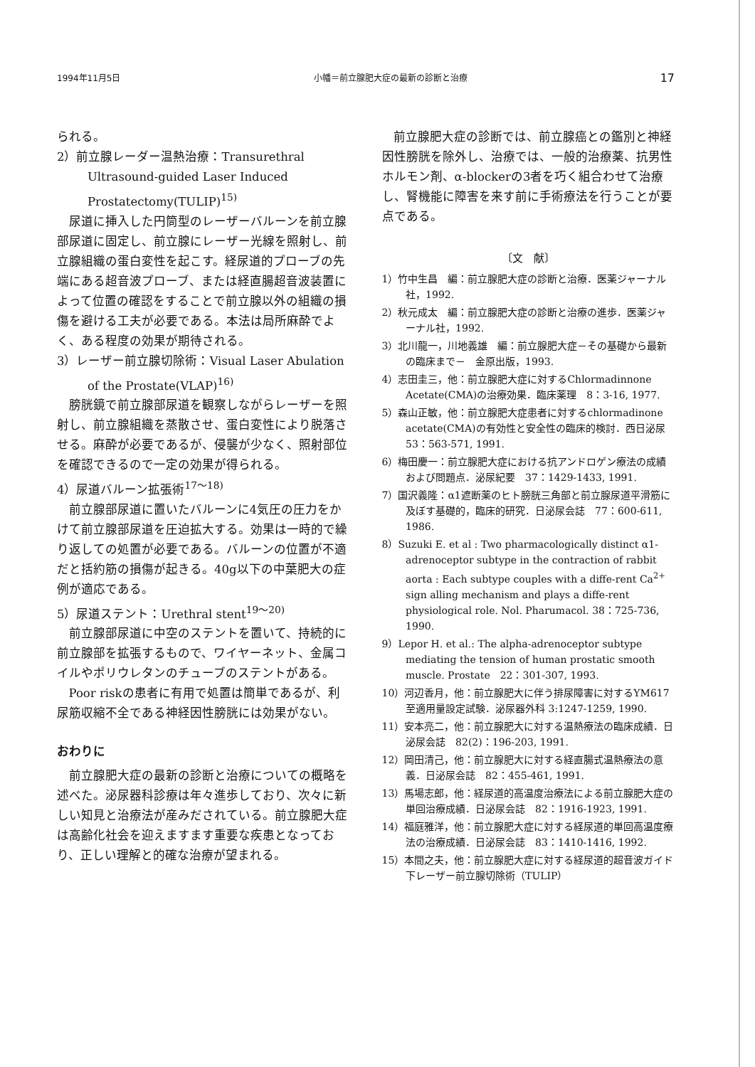1994年11月5日 小幡＝前立腺肥大症の最新の診断と治療 17
られる。
2）前立腺レーダー温熱治療：Transurethral Ultrasound-guided Laser Induced Prostatectomy(TULIP)<sup>15)</sup>
尿道に挿入した円筒型のレーザーバルーンを前立腺部尿道に固定し、前立腺にレーザー光線を照射し、前立腺組織の蛋白変性を起こす。経尿道的プローブの先端にある超音波プローブ、または経直腸超音波装置によって位置の確認をすることで前立腺以外の組織の損傷を避ける工夫が必要である。本法は局所麻酔でよく、ある程度の効果が期待される。
3）レーザー前立腺切除術：Visual Laser Abulation of the Prostate(VLAP)<sup>16)</sup>
膀胱鏡で前立腺部尿道を観察しながらレーザーを照射し、前立腺組織を蒸散させ、蛋白変性により脱落させる。麻酔が必要であるが、侵襲が少なく、照射部位を確認できるので一定の効果が得られる。
4）尿道バルーン拡張術<sup>17〜18)</sup>
前立腺部尿道に置いたバルーンに4気圧の圧力をかけて前立腺部尿道を圧迫拡大する。効果は一時的で繰り返しての処置が必要である。バルーンの位置が不適だと括約筋の損傷が起きる。40g以下の中葉肥大の症例が適応である。
5）尿道ステント：Urethral stent<sup>19〜20)</sup>
前立腺部尿道に中空のステントを置いて、持続的に前立腺部を拡張するもので、ワイヤーネット、金属コイルやポリウレタンのチューブのステントがある。
Poor riskの患者に有用で処置は簡単であるが、利尿筋収縮不全である神経因性膀胱には効果がない。
おわりに
前立腺肥大症の最新の診断と治療についての概略を述べた。泌尿器科診療は年々進歩しており、次々に新しい知見と治療法が産みだされている。前立腺肥大症は高齢化社会を迎えますます重要な疾患となっており、正しい理解と的確な治療が望まれる。
前立腺肥大症の診断では、前立腺癌との鑑別と神経因性膀胱を除外し、治療では、一般的治療薬、抗男性ホルモン剤、α-blockerの3者を巧く組合わせて治療し、腎機能に障害を来す前に手術療法を行うことが要点である。
〔文　献〕
1）竹中生昌　編：前立腺肥大症の診断と治療．医薬ジャーナル社，1992.
2）秋元成太　編：前立腺肥大症の診断と治療の進歩．医薬ジャーナル社，1992.
3）北川龍一，川地義雄　編：前立腺肥大症－その基礎から最新の臨床まで－　金原出版，1993.
4）志田圭三，他：前立腺肥大症に対するChlormadinnone Acetate(CMA)の治療効果．臨床薬理　8：3-16, 1977.
5）森山正敏，他：前立腺肥大症患者に対するchlormadinone acetate(CMA)の有効性と安全性の臨床的検討．西日泌尿　53：563-571, 1991.
6）梅田慶一：前立腺肥大症における抗アンドロゲン療法の成績および問題点．泌尿紀要　37：1429-1433, 1991.
7）国沢義隆：α1遮断薬のヒト膀胱三角部と前立腺尿道平滑筋に及ぼす基礎的，臨床的研究．日泌尿会誌　77：600-611, 1986.
8）Suzuki E. et al : Two pharmacologically distinct α1-adrenoceptor subtype in the contraction of rabbit aorta : Each subtype couples with a diffe-rent Ca<sup>2+</sup> sign alling mechanism and plays a diffe-rent physiological role. Nol. Pharumacol. 38：725-736, 1990.
9）Lepor H. et al.: The alpha-adrenoceptor subtype mediating the tension of human prostatic smooth muscle. Prostate　22：301-307, 1993.
10）河辺香月，他：前立腺肥大に伴う排尿障害に対するYM617至適用量設定試験．泌尿器外科 3:1247-1259, 1990.
11）安本亮二，他：前立腺肥大に対する温熱療法の臨床成績．日泌尿会誌　82(2)：196-203, 1991.
12）岡田清己，他：前立腺肥大に対する経直腸式温熱療法の意義．日泌尿会誌　82：455-461, 1991.
13）馬場志郎，他：経尿道的高温度治療法による前立腺肥大症の単回治療成績．日泌尿会誌　82：1916-1923, 1991.
14）福庭雅洋，他：前立腺肥大症に対する経尿道的単回高温度療法の治療成績．日泌尿会誌　83：1410-1416, 1992.
15）本間之夫，他：前立腺肥大症に対する経尿道的超音波ガイド下レーザー前立腺切除術（TULIP）